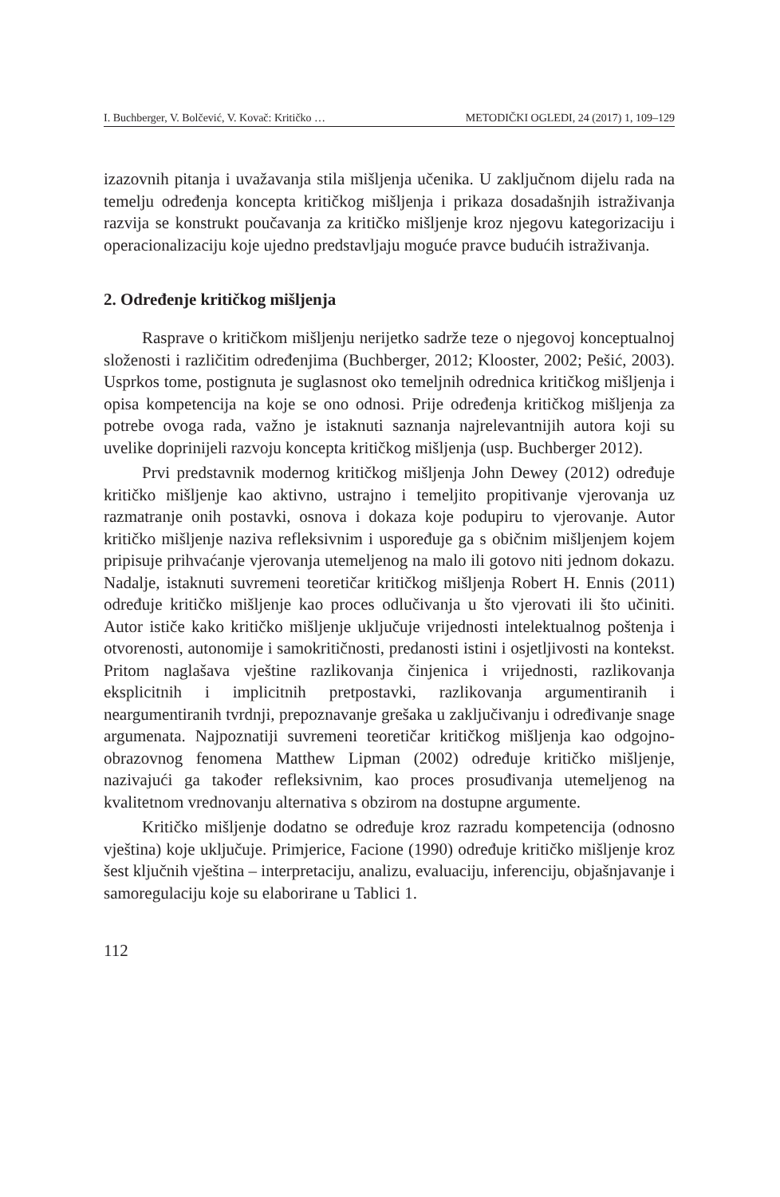I. Buchberger, V. Bolčević, V. Kovač: Kritičko … METODIČKI OGLEDI, 24 (2017) 1, 109–129
izazovnih pitanja i uvažavanja stila mišljenja učenika. U zaključnom dijelu rada na temelju određenja koncepta kritičkog mišljenja i prikaza dosadašnjih istraživanja razvija se konstrukt poučavanja za kritičko mišljenje kroz njegovu kategorizaciju i operacionalizaciju koje ujedno predstavljaju moguće pravce budućih istraživanja.
2. Određenje kritičkog mišljenja
Rasprave o kritičkom mišljenju nerijetko sadrže teze o njegovoj konceptualnoj složenosti i različitim određenjima (Buchberger, 2012; Klooster, 2002; Pešić, 2003). Usprkos tome, postignuta je suglasnost oko temeljnih odrednica kritičkog mišljenja i opisa kompetencija na koje se ono odnosi. Prije određenja kritičkog mišljenja za potrebe ovoga rada, važno je istaknuti saznanja najrelevantnijih autora koji su uvelike doprinijeli razvoju koncepta kritičkog mišljenja (usp. Buchberger 2012).
Prvi predstavnik modernog kritičkog mišljenja John Dewey (2012) određuje kritičko mišljenje kao aktivno, ustrajno i temeljito propitivanje vjerovanja uz razmatranje onih postavki, osnova i dokaza koje podupiru to vjerovanje. Autor kritičko mišljenje naziva refleksivnim i uspoređuje ga s običnim mišljenjem kojem pripisuje prihvaćanje vjerovanja utemeljenog na malo ili gotovo niti jednom dokazu. Nadalje, istaknuti suvremeni teoretičar kritičkog mišljenja Robert H. Ennis (2011) određuje kritičko mišljenje kao proces odlučivanja u što vjerovati ili što učiniti. Autor ističe kako kritičko mišljenje uključuje vrijednosti intelektualnog poštenja i otvorenosti, autonomije i samokritičnosti, predanosti istini i osjetljivosti na kontekst. Pritom naglašava vještine razlikovanja činjenica i vrijednosti, razlikovanja eksplicitnih i implicitnih pretpostavki, razlikovanja argumentiranih i neargumentiranih tvrdnji, prepoznavanje grešaka u zaključivanju i određivanje snage argumenata. Najpoznatiji suvremeni teoretičar kritičkog mišljenja kao odgojno-obrazovnog fenomena Matthew Lipman (2002) određuje kritičko mišljenje, nazivajući ga također refleksivnim, kao proces prosuđivanja utemeljenog na kvalitetnom vrednovanju alternativa s obzirom na dostupne argumente.
Kritičko mišljenje dodatno se određuje kroz razradu kompetencija (odnosno vještina) koje uključuje. Primjerice, Facione (1990) određuje kritičko mišljenje kroz šest ključnih vještina – interpretaciju, analizu, evaluaciju, inferenciju, objašnjavanje i samoregulaciju koje su elaborirane u Tablici 1.
112